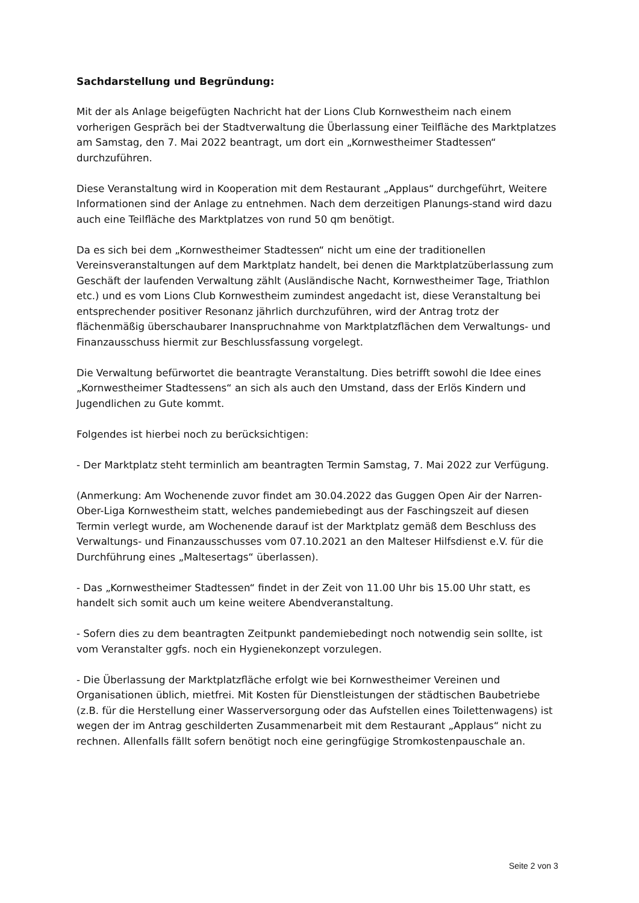Sachdarstellung und Begründung:
Mit der als Anlage beigefügten Nachricht hat der Lions Club Kornwestheim nach einem vorherigen Gespräch bei der Stadtverwaltung die Überlassung einer Teilfläche des Marktplatzes am Samstag, den 7. Mai 2022 beantragt, um dort ein „Kornwestheimer Stadtessen“ durchzuführen.
Diese Veranstaltung wird in Kooperation mit dem Restaurant „Applaus“ durchgeführt, Weitere Informationen sind der Anlage zu entnehmen. Nach dem derzeitigen Planungs-stand wird dazu auch eine Teilfläche des Marktplatzes von rund 50 qm benötigt.
Da es sich bei dem „Kornwestheimer Stadtessen“ nicht um eine der traditionellen Vereinsveranstaltungen auf dem Marktplatz handelt, bei denen die Marktplatzüberlassung zum Geschäft der laufenden Verwaltung zählt (Ausländische Nacht, Kornwestheimer Tage, Triathlon etc.) und es vom Lions Club Kornwestheim zumindest angedacht ist, diese Veranstaltung bei entsprechender positiver Resonanz jährlich durchzuführen, wird der Antrag trotz der flächenmäßig überschaubarer Inanspruchnahme von Marktplatzflächen dem Verwaltungs- und Finanzausschuss hiermit zur Beschlussfassung vorgelegt.
Die Verwaltung befürwortet die beantragte Veranstaltung. Dies betrifft sowohl die Idee eines „Kornwestheimer Stadtessens“ an sich als auch den Umstand, dass der Erlös Kindern und Jugendlichen zu Gute kommt.
Folgendes ist hierbei noch zu berücksichtigen:
- Der Marktplatz steht terminlich am beantragten Termin Samstag, 7. Mai 2022 zur Verfügung.
(Anmerkung: Am Wochenende zuvor findet am 30.04.2022 das Guggen Open Air der Narren-Ober-Liga Kornwestheim statt, welches pandemiebedingt aus der Faschingszeit auf diesen Termin verlegt wurde, am Wochenende darauf ist der Marktplatz gemäß dem Beschluss des Verwaltungs- und Finanzausschusses vom 07.10.2021 an den Malteser Hilfsdienst e.V. für die Durchführung eines „Maltesertags“ überlassen).
- Das „Kornwestheimer Stadtessen“ findet in der Zeit von 11.00 Uhr bis 15.00 Uhr statt, es handelt sich somit auch um keine weitere Abendveranstaltung.
- Sofern dies zu dem beantragten Zeitpunkt pandemiebedingt noch notwendig sein sollte, ist vom Veranstalter ggfs. noch ein Hygienekonzept vorzulegen.
- Die Überlassung der Marktplatzfläche erfolgt wie bei Kornwestheimer Vereinen und Organisationen üblich, mietfrei. Mit Kosten für Dienstleistungen der städtischen Baubetriebe (z.B. für die Herstellung einer Wasserversorgung oder das Aufstellen eines Toilettenwagens) ist wegen der im Antrag geschilderten Zusammenarbeit mit dem Restaurant „Applaus“ nicht zu rechnen. Allenfalls fällt sofern benötigt noch eine geringfügige Stromkostenpauschale an.
Seite 2 von 3